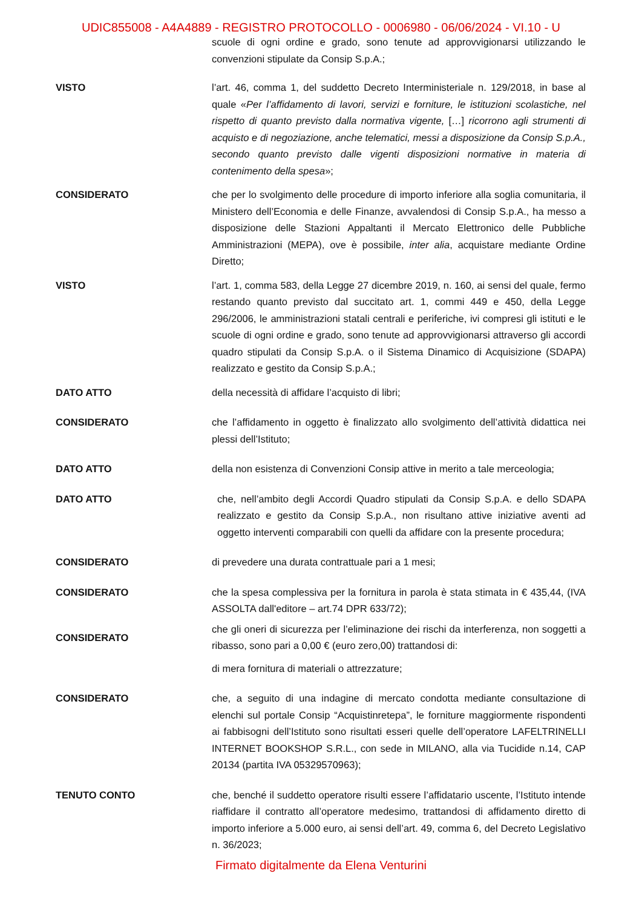UDIC855008 - A4A4889 - REGISTRO PROTOCOLLO - 0006980 - 06/06/2024 - VI.10 - U
scuole di ogni ordine e grado, sono tenute ad approvvigionarsi utilizzando le convenzioni stipulate da Consip S.p.A.;
VISTO l’art. 46, comma 1, del suddetto Decreto Interministeriale n. 129/2018, in base al quale «Per l’affidamento di lavori, servizi e forniture, le istituzioni scolastiche, nel rispetto di quanto previsto dalla normativa vigente, […] ricorrono agli strumenti di acquisto e di negoziazione, anche telematici, messi a disposizione da Consip S.p.A., secondo quanto previsto dalle vigenti disposizioni normative in materia di contenimento della spesa»;
CONSIDERATO che per lo svolgimento delle procedure di importo inferiore alla soglia comunitaria, il Ministero dell’Economia e delle Finanze, avvalendosi di Consip S.p.A., ha messo a disposizione delle Stazioni Appaltanti il Mercato Elettronico delle Pubbliche Amministrazioni (MEPA), ove è possibile, inter alia, acquistare mediante Ordine Diretto;
VISTO l’art. 1, comma 583, della Legge 27 dicembre 2019, n. 160, ai sensi del quale, fermo restando quanto previsto dal succitato art. 1, commi 449 e 450, della Legge 296/2006, le amministrazioni statali centrali e periferiche, ivi compresi gli istituti e le scuole di ogni ordine e grado, sono tenute ad approvvigionarsi attraverso gli accordi quadro stipulati da Consip S.p.A. o il Sistema Dinamico di Acquisizione (SDAPA) realizzato e gestito da Consip S.p.A.;
DATO ATTO della necessità di affidare l’acquisto di libri;
CONSIDERATO che l’affidamento in oggetto è finalizzato allo svolgimento dell’attività didattica nei plessi dell’Istituto;
DATO ATTO della non esistenza di Convenzioni Consip attive in merito a tale merceologia;
DATO ATTO che, nell’ambito degli Accordi Quadro stipulati da Consip S.p.A. e dello SDAPA realizzato e gestito da Consip S.p.A., non risultano attive iniziative aventi ad oggetto interventi comparabili con quelli da affidare con la presente procedura;
CONSIDERATO di prevedere una durata contrattuale pari a 1 mesi;
CONSIDERATO che la spesa complessiva per la fornitura in parola è stata stimata in € 435,44, (IVA ASSOLTA dall'editore – art.74 DPR 633/72);
CONSIDERATO
che gli oneri di sicurezza per l’eliminazione dei rischi da interferenza, non soggetti a ribasso, sono pari a 0,00 € (euro zero,00) trattandosi di:
di mera fornitura di materiali o attrezzature;
CONSIDERATO che, a seguito di una indagine di mercato condotta mediante consultazione di elenchi sul portale Consip “Acquistinretepa”, le forniture maggiormente rispondenti ai fabbisogni dell’Istituto sono risultati esseri quelle dell’operatore LAFELTRINELLI INTERNET BOOKSHOP S.R.L., con sede in MILANO, alla via Tucidide n.14, CAP 20134 (partita IVA 05329570963);
TENUTO CONTO che, benché il suddetto operatore risulti essere l’affidatario uscente, l’Istituto intende riaffidare il contratto all’operatore medesimo, trattandosi di affidamento diretto di importo inferiore a 5.000 euro, ai sensi dell’art. 49, comma 6, del Decreto Legislativo n. 36/2023;
Firmato digitalmente da Elena Venturini